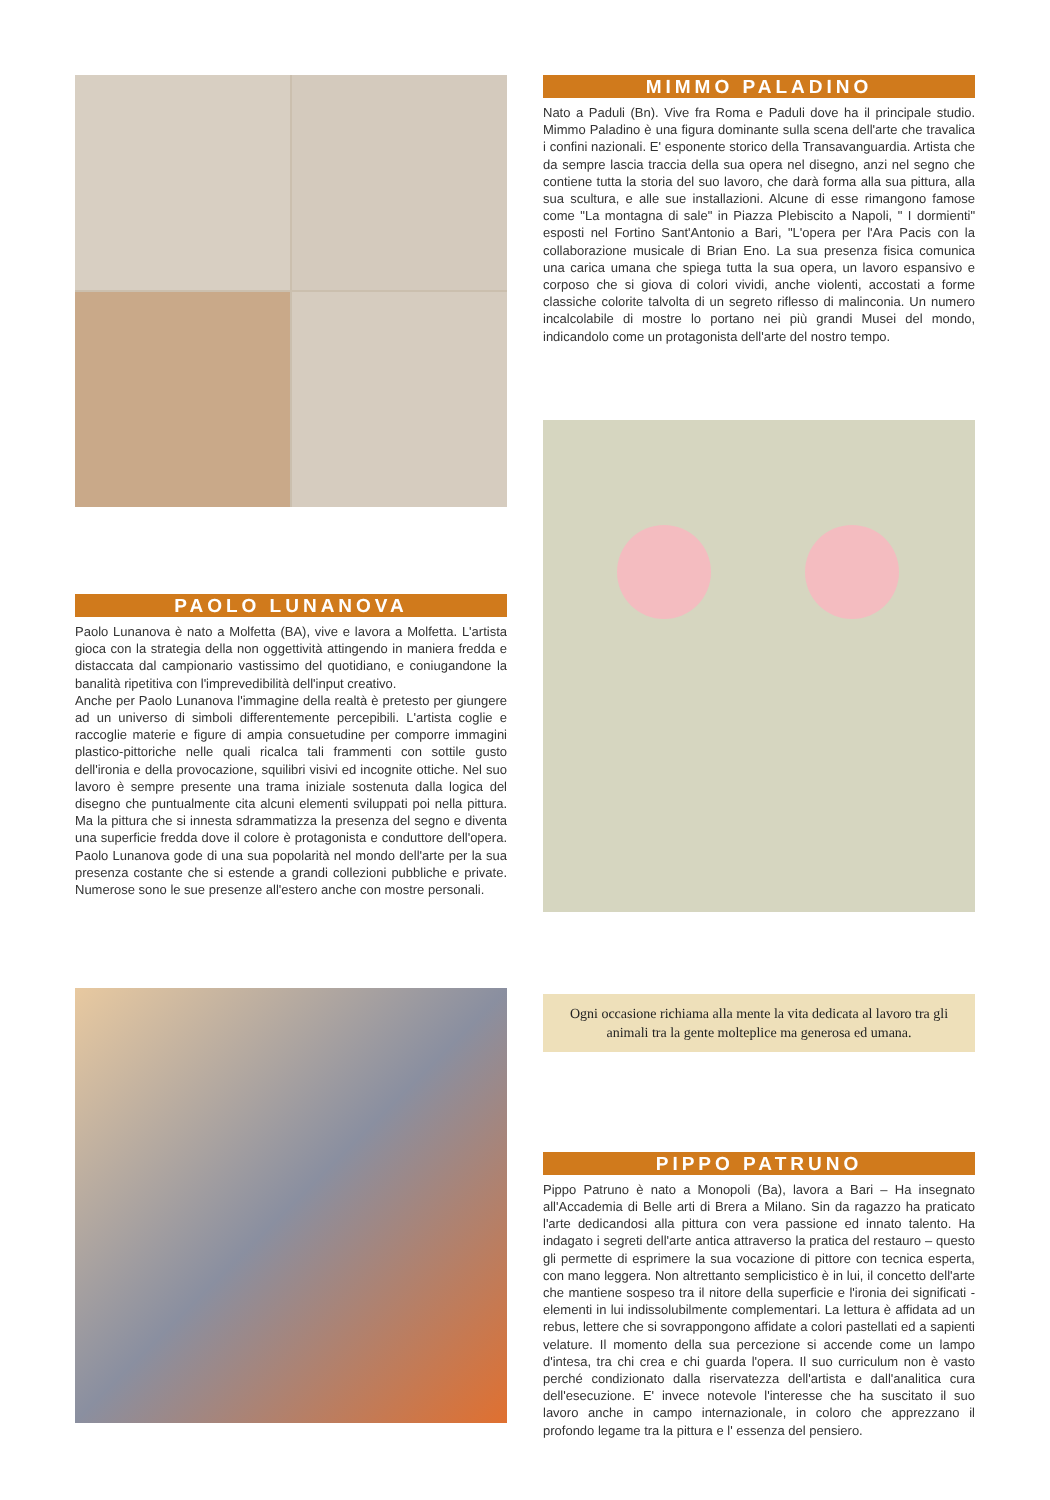PAOLO LUNANOVA
Paolo Lunanova è nato a Molfetta (BA), vive e lavora a Molfetta. L'artista gioca con la strategia della non oggettività attingendo in maniera fredda e distaccata dal campionario vastissimo del quotidiano, e coniugandone la banalità ripetitiva con l'imprevedibilità dell'input creativo.
Anche per Paolo Lunanova l'immagine della realtà è pretesto per giungere ad un universo di simboli differentemente percepibili. L'artista coglie e raccoglie materie e figure di ampia consuetudine per comporre immagini plastico-pittoriche nelle quali ricalca tali frammenti con sottile gusto dell'ironia e della provocazione, squilibri visivi ed incognite ottiche. Nel suo lavoro è sempre presente una trama iniziale sostenuta dalla logica del disegno che puntualmente cita alcuni elementi sviluppati poi nella pittura. Ma la pittura che si innesta sdrammatizza la presenza del segno e diventa una superficie fredda dove il colore è protagonista e conduttore dell'opera. Paolo Lunanova gode di una sua popolarità nel mondo dell'arte per la sua presenza costante che si estende a grandi collezioni pubbliche e private. Numerose sono le sue presenze all'estero anche con mostre personali.
MIMMO PALADINO
Nato a Paduli (Bn). Vive fra Roma e Paduli dove ha il principale studio. Mimmo Paladino è una figura dominante sulla scena dell'arte che travalica i confini nazionali. E' esponente storico della Transavanguardia. Artista che da sempre lascia traccia della sua opera nel disegno, anzi nel segno che contiene tutta la storia del suo lavoro, che darà forma alla sua pittura, alla sua scultura, e alle sue installazioni. Alcune di esse rimangono famose come "La montagna di sale" in Piazza Plebiscito a Napoli, " I dormienti" esposti nel Fortino Sant'Antonio a Bari, "L'opera per l'Ara Pacis con la collaborazione musicale di Brian Eno. La sua presenza fisica comunica una carica umana che spiega tutta la sua opera, un lavoro espansivo e corposo che si giova di colori vividi, anche violenti, accostati a forme classiche colorite talvolta di un segreto riflesso di malinconia. Un numero incalcolabile di mostre lo portano nei più grandi Musei del mondo, indicandolo come un protagonista dell'arte del nostro tempo.
Ogni occasione richiama alla mente la vita dedicata al lavoro tra gli animali tra la gente molteplice ma generosa ed umana.
PIPPO PATRUNO
Pippo Patruno è nato a Monopoli (Ba), lavora a Bari – Ha insegnato all'Accademia di Belle arti di Brera a Milano. Sin da ragazzo ha praticato l'arte dedicandosi alla pittura con vera passione ed innato talento. Ha indagato i segreti dell'arte antica attraverso la pratica del restauro – questo gli permette di esprimere la sua vocazione di pittore con tecnica esperta, con mano leggera. Non altrettanto semplicistico è in lui, il concetto dell'arte che mantiene sospeso tra il nitore della superficie e l'ironia dei significati - elementi in lui indissolubilmente complementari. La lettura è affidata ad un rebus, lettere che si sovrappongono affidate a colori pastellati ed a sapienti velature. Il momento della sua percezione si accende come un lampo d'intesa, tra chi crea e chi guarda l'opera. Il suo curriculum non è vasto perché condizionato dalla riservatezza dell'artista e dall'analitica cura dell'esecuzione. E' invece notevole l'interesse che ha suscitato il suo lavoro anche in campo internazionale, in coloro che apprezzano il profondo legame tra la pittura e l' essenza del pensiero.